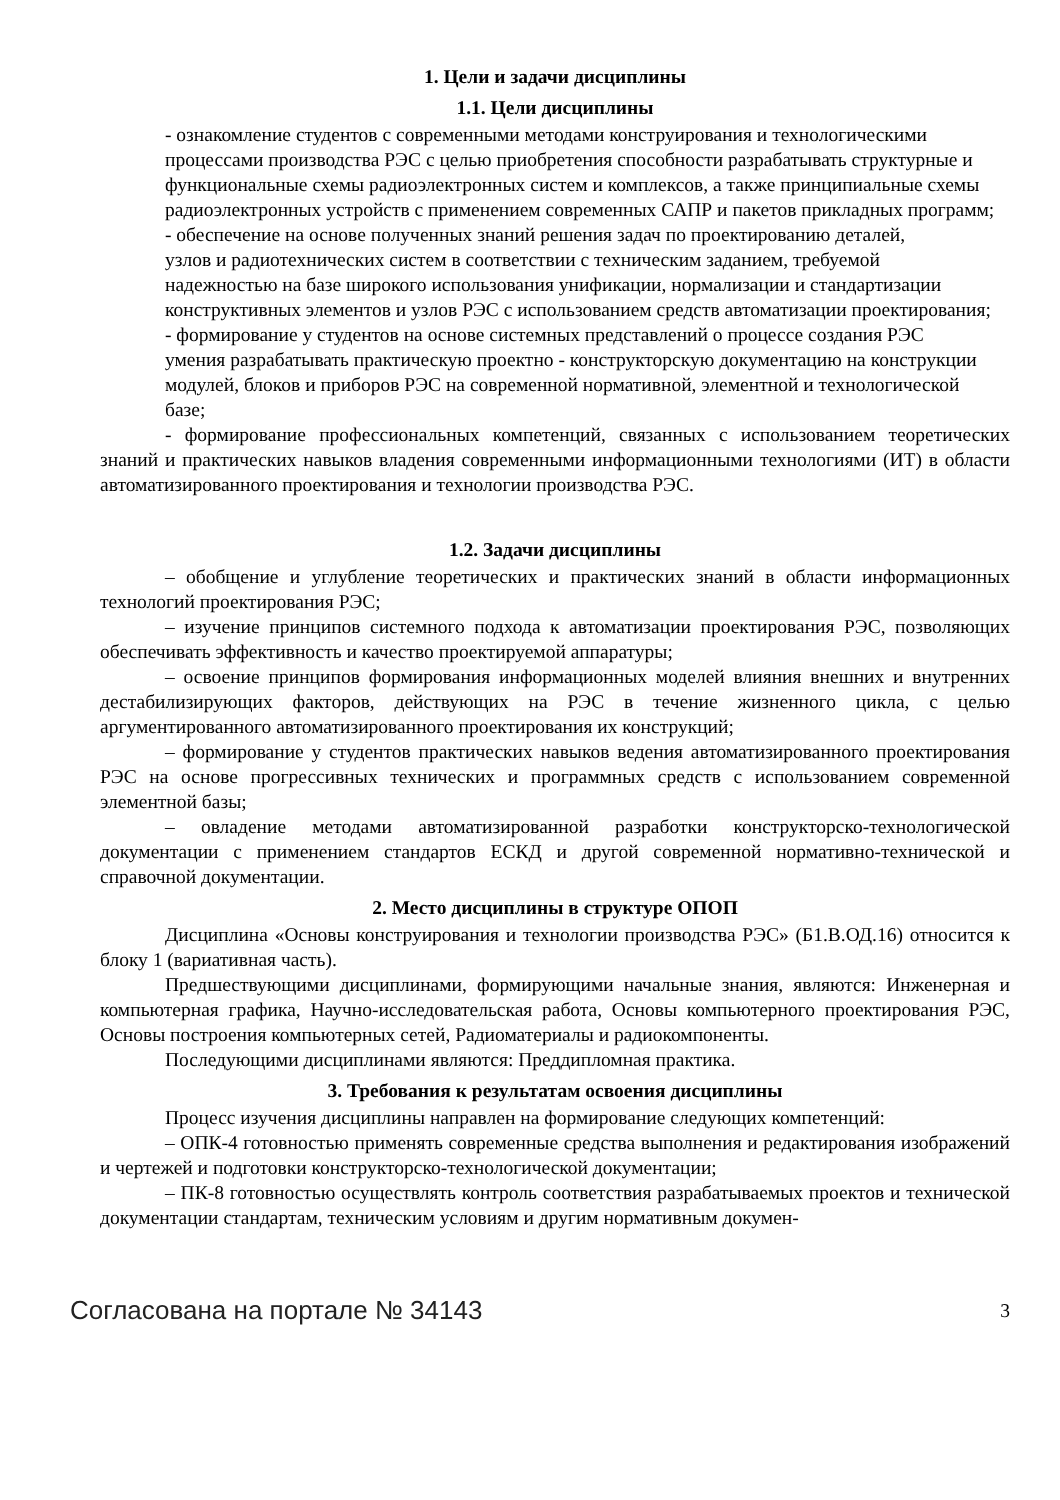1. Цели и задачи дисциплины
1.1. Цели дисциплины
- ознакомление студентов с современными методами конструирования и технологическими
процессами производства РЭС с целью приобретения способности разрабатывать структурные и
функциональные схемы радиоэлектронных систем и комплексов, а также принципиальные схемы
радиоэлектронных устройств с применением современных САПР и пакетов прикладных программ;
- обеспечение на основе полученных знаний решения задач по проектированию деталей,
узлов и радиотехнических систем в соответствии с техническим заданием, требуемой
надежностью на базе широкого использования унификации, нормализации и стандартизации
конструктивных элементов и узлов РЭС с использованием средств автоматизации проектирования;
- формирование у студентов на основе системных представлений о процессе создания РЭС
умения разрабатывать практическую проектно - конструкторскую документацию на конструкции
модулей, блоков и приборов РЭС на современной нормативной, элементной и технологической
базе;
- формирование профессиональных компетенций, связанных с использованием теоретических знаний и практических навыков владения современными информационными технологиями (ИТ) в области автоматизированного проектирования и технологии производства РЭС.
1.2. Задачи дисциплины
– обобщение и углубление теоретических и практических знаний в области информационных технологий проектирования РЭС;
– изучение принципов системного подхода к автоматизации проектирования РЭС, позволяющих обеспечивать эффективность и качество проектируемой аппаратуры;
– освоение принципов формирования информационных моделей влияния внешних и внутренних дестабилизирующих факторов, действующих на РЭС в течение жизненного цикла, с целью аргументированного автоматизированного проектирования их конструкций;
– формирование у студентов практических навыков ведения автоматизированного проектирования РЭС на основе прогрессивных технических и программных средств с использованием современной элементной базы;
– овладение методами автоматизированной разработки конструкторско-технологической документации с применением стандартов ЕСКД и другой современной нормативно-технической и справочной документации.
2. Место дисциплины в структуре ОПОП
Дисциплина «Основы конструирования и технологии производства РЭС» (Б1.В.ОД.16) относится к блоку 1 (вариативная часть).
Предшествующими дисциплинами, формирующими начальные знания, являются: Инженерная и компьютерная графика, Научно-исследовательская работа, Основы компьютерного проектирования РЭС, Основы построения компьютерных сетей, Радиоматериалы и радиокомпоненты.
Последующими дисциплинами являются: Преддипломная практика.
3. Требования к результатам освоения дисциплины
Процесс изучения дисциплины направлен на формирование следующих компетенций:
– ОПК-4 готовностью применять современные средства выполнения и редактирования изображений и чертежей и подготовки конструкторско-технологической документации;
– ПК-8 готовностью осуществлять контроль соответствия разрабатываемых проектов и технической документации стандартам, техническим условиям и другим нормативным докумен-
Согласована на портале № 34143 3